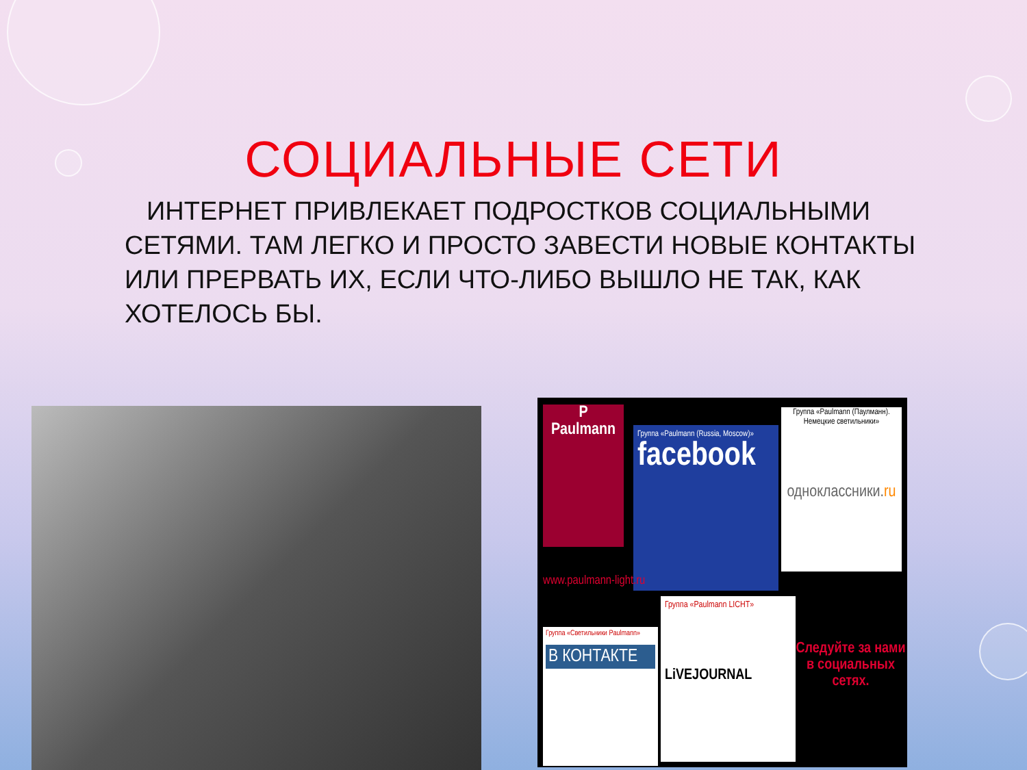СОЦИАЛЬНЫЕ СЕТИ
ИНТЕРНЕТ ПРИВЛЕКАЕТ ПОДРОСТКОВ СОЦИАЛЬНЫМИ СЕТЯМИ. ТАМ ЛЕГКО И ПРОСТО ЗАВЕСТИ НОВЫЕ КОНТАКТЫ ИЛИ ПРЕРВАТЬ ИХ, ЕСЛИ ЧТО-ЛИБО ВЫШЛО НЕ ТАК, КАК ХОТЕЛОСЬ БЫ.
P
Paulmann
Группа «Paulmann (Russia, Moscow)»
facebook
Группа «Paulmann (Паулманн). Немецкие светильники»
одноклассники.ru
www.paulmann-light.ru
Группа «Светильники Paulmann»
В КОНТАКТЕ
Группа «Paulmann LICHT»
LiVEJOURNAL
Следуйте за нами в социальных сетях.